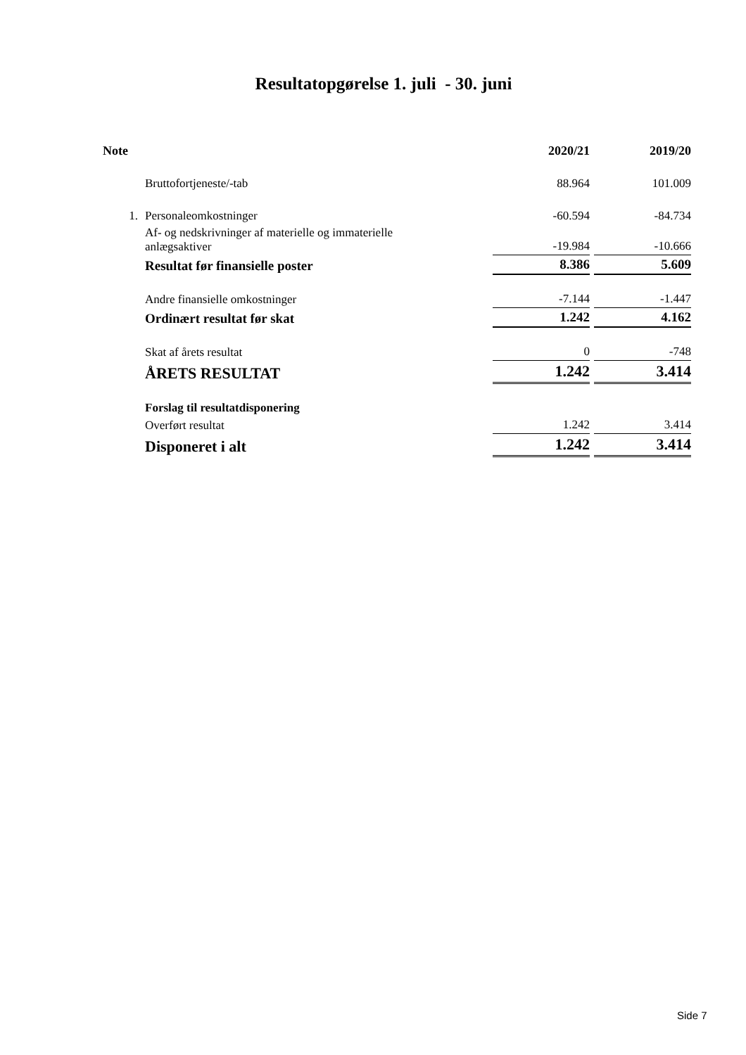Resultatopgørelse 1. juli - 30. juni
| Note | | 2020/21 | 2019/20 |
| --- | --- | --- | --- |
| | Bruttofortjeneste/-tab | 88.964 | 101.009 |
| 1. | Personaleomkostninger | -60.594 | -84.734 |
| | Af- og nedskrivninger af materielle og immaterielle anlægsaktiver | -19.984 | -10.666 |
| | Resultat før finansielle poster | 8.386 | 5.609 |
| | Andre finansielle omkostninger | -7.144 | -1.447 |
| | Ordinært resultat før skat | 1.242 | 4.162 |
| | Skat af årets resultat | 0 | -748 |
| | ÅRETS RESULTAT | 1.242 | 3.414 |
| | Forslag til resultatdisponering | | |
| | Overført resultat | 1.242 | 3.414 |
| | Disponeret i alt | 1.242 | 3.414 |
Side 7